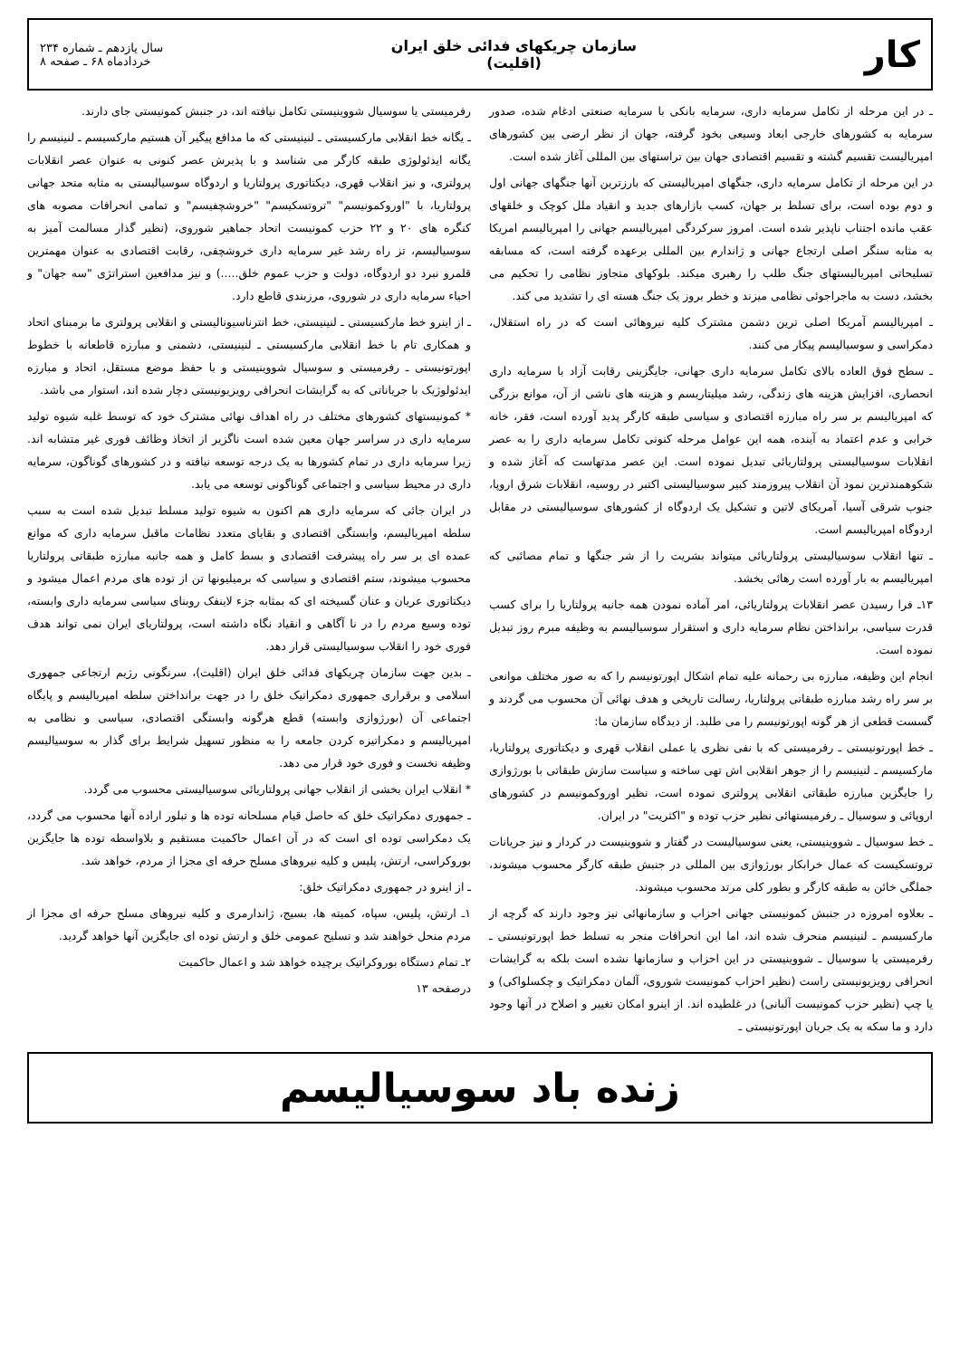کار
سازمان چریکهای فدائی خلق ایران
(اقلیت)
سال یازدهم ـ شماره ۲۳۴
خردادماه ۶۸ ـ صفحه ۸
ـ در این مرحله از تکامل سرمایه داری، سرمایه بانکی با سرمایه صنعتی ادغام شده، صدور سرمایه به کشورهای خارجی ابعاد وسیعی بخود گرفته، جهان از نظر ارضی بین کشورهای امپریالیست تقسیم گشته و تقسیم اقتصادی جهان بین تراستهای بین المللی آغاز شده است.
در این مرحله از تکامل سرمایه داری، جنگهای امپریالیستی که بارزترین آنها جنگهای جهانی اول و دوم بوده است، برای تسلط بر جهان، کسب بازارهای جدید و انقیاد ملل کوچک و خلقهای عقب مانده اجتناب ناپذیر شده است. امروز سرکردگی امپریالیسم جهانی را امپریالیسم امریکا به مثابه سنگر اصلی ارتجاع جهانی و ژاندارم بین المللی برعهده گرفته است، که مسابقه تسلیحاتی امپریالیستهای جنگ طلب را رهبری میکند. بلوکهای متجاوز نظامی را تحکیم می بخشد، دست به ماجراجوئی نظامی میزند و خطر بروز یک جنگ هسته ای را تشدید می کند.
ـ امپریالیسم آمریکا اصلی ترین دشمن مشترک کلیه نیروهائی است که در راه استقلال، دمکراسی و سوسیالیسم پیکار می کنند.
ـ سطح فوق العاده بالای تکامل سرمایه داری جهانی، جایگزینی رقابت آزاد با سرمایه داری انحصاری، افزایش هزینه های زندگی، رشد میلیتاریسم و هزینه های ناشی از آن، موانع بزرگی که امپریالیسم بر سر راه مبارزه اقتصادی و سیاسی طبقه کارگر پدید آورده است، فقر، خانه خرابی و عدم اعتماد به آینده، همه این عوامل مرحله کنونی تکامل سرمایه داری را به عصر انقلابات سوسیالیستی پرولتاریائی تبدیل نموده است. این عصر مدتهاست که آغاز شده و شکوهمندترین نمود آن انقلاب پیروزمند کبیر سوسیالیستی اکتبر در روسیه، انقلابات شرق اروپا، جنوب شرقی آسیا، آمریکای لاتین و تشکیل یک اردوگاه از کشورهای سوسیالیستی در مقابل اردوگاه امپریالیسم است.
ـ تنها انقلاب سوسیالیستی پرولتاریائی میتواند بشریت را از شر جنگها و تمام مصائبی که امپریالیسم به بار آورده است رهائی بخشد.
۱۳ـ فرا رسیدن عصر انقلابات پرولتاریائی، امر آماده نمودن همه جانبه پرولتاریا را برای کسب قدرت سیاسی، برانداختن نظام سرمایه داری و استقرار سوسیالیسم به وظیفه مبرم روز تبدیل نموده است.
انجام این وظیفه، مبارزه بی رحمانه علیه تمام اشکال اپورتونیسم را که به صور مختلف موانعی بر سر راه رشد مبارزه طبقاتی پرولتاریا، رسالت تاریخی و هدف نهائی آن محسوب می گردند و گسست قطعی از هر گونه اپورتونیسم را می طلبد. از دیدگاه سازمان ما:
ـ خط اپورتونیستی ـ رفرمیستی که با نفی نظری یا عملی انقلاب قهری و دیکتاتوری پرولتاریا، مارکسیسم ـ لنینیسم را از جوهر انقلابی اش تهی ساخته و سیاست سازش طبقاتی با بورژوازی را جایگزین مبارزه طبقاتی انقلابی پرولتری نموده است، نظیر اوروکمونیسم در کشورهای اروپائی و سوسیال ـ رفرمیستهائی نظیر حزب توده و "اکثریت" در ایران.
ـ خط سوسیال ـ شووینیستی، یعنی سوسیالیست در گفتار و شووینیست در کردار و نیز جریانات تروتسکیست که عمال خرابکار بورژوازی بین المللی در جنبش طبقه کارگر محسوب میشوند، جملگی خائن به طبقه کارگر و بطور کلی مرتد محسوب میشوند.
ـ بعلاوه امروزه در جنبش کمونیستی جهانی احزاب و سازمانهائی نیز وجود دارند که گرچه از مارکسیسم ـ لنینیسم منحرف شده اند، اما این انحرافات منجر به تسلط خط اپورتونیستی ـ رفرمیستی یا سوسیال ـ شووینیستی در این احزاب و سازمانها نشده است بلکه به گرایشات انحرافی رویزیونیستی راست (نظیر احزاب کمونیست شوروی، آلمان دمکراتیک و چکسلواکی) و یا چپ (نظیر حزب کمونیست آلبانی) در غلطیده اند. از اینرو امکان تغییر و اصلاح در آنها وجود دارد و ما سکه به یک جریان اپورتونیستی ـ
رفرمیستی یا سوسیال شووینیستی تکامل نیافته اند، در جنبش کمونیستی جای دارند.
ـ یگانه خط انقلابی مارکسیستی ـ لنینیستی که ما مدافع پیگیر آن هستیم مارکسیسم ـ لنینیسم را یگانه ایدئولوژی طبقه کارگر می شناسد و با پذیرش عصر کنونی به عنوان عصر انقلابات پرولتری، و نیز انقلاب قهری، دیکتاتوری پرولتاریا و اردوگاه سوسیالیستی به مثابه متحد جهانی پرولتاریا، با "اوروکمونیسم" "تروتسکیسم" "خروشچفیسم" و تمامی انحرافات مصوبه های کنگره های ۲۰ و ۲۲ حزب کمونیست اتحاد جماهیر شوروی، (نظیر گذار مسالمت آمیز به سوسیالیسم، تز راه رشد غیر سرمایه داری خروشچفی، رقابت اقتصادی به عنوان مهمترین قلمرو نبرد دو اردوگاه، دولت و حزب عموم خلق.....) و نیز مدافعین استراتژی "سه جهان" و احیاء سرمایه داری در شوروی، مرزبندی قاطع دارد.
ـ از اینرو خط مارکسیستی ـ لنینیستی، خط انترناسیونالیستی و انقلابی پرولتری ما برمبنای اتحاد و همکاری تام با خط انقلابی مارکسیستی ـ لنینیستی، دشمنی و مبارزه قاطعانه با خطوط اپورتونیستی ـ رفرمیستی و سوسیال شووینیستی و با حفظ موضع مستقل، اتحاد و مبارزه ایدئولوژیک با جریاناتی که به گرایشات انحرافی رویزیونیستی دچار شده اند، استوار می باشد.
* کمونیستهای کشورهای مختلف در راه اهداف نهائی مشترک خود که توسط غلبه شیوه تولید سرمایه داری در سراسر جهان معین شده است ناگزیر از اتخاذ وظائف فوری غیر متشابه اند. زیرا سرمایه داری در تمام کشورها به یک درجه توسعه نیافته و در کشورهای گوناگون، سرمایه داری در محیط سیاسی و اجتماعی گوناگونی توسعه می یابد.
در ایران جائی که سرمایه داری هم اکنون به شیوه تولید مسلط تبدیل شده است به سبب سلطه امپریالیسم، وابستگی اقتصادی و بقایای متعدد نظامات ماقبل سرمایه داری که موانع عمده ای بر سر راه پیشرفت اقتصادی و بسط کامل و همه جانبه مبارزه طبقاتی پرولتاریا محسوب میشوند، ستم اقتصادی و سیاسی که برمیلیونها تن از توده های مردم اعمال میشود و دیکتاتوری عریان و عنان گسیخته ای که بمثابه جزء لاینفک روبنای سیاسی سرمایه داری وابسته، توده وسیع مردم را در نا آگاهی و انقیاد نگاه داشته است، پرولتاریای ایران نمی تواند هدف فوری خود را انقلاب سوسیالیستی قرار دهد.
ـ بدین جهت سازمان چریکهای فدائی خلق ایران (اقلیت)، سرنگونی رژیم ارتجاعی جمهوری اسلامی و برقراری جمهوری دمکراتیک خلق را در جهت برانداختن سلطه امپریالیسم و پایگاه اجتماعی آن (بورژوازی وابسته) قطع هرگونه وابستگی اقتصادی، سیاسی و نظامی به امپریالیسم و دمکراتیزه کردن جامعه را به منظور تسهیل شرایط برای گذار به سوسیالیسم وظیفه نخست و فوری خود قرار می دهد.
* انقلاب ایران بخشی از انقلاب جهانی پرولتاریائی سوسیالیستی محسوب می گردد.
ـ جمهوری دمکراتیک خلق که حاصل قیام مسلحانه توده ها و تبلور اراده آنها محسوب می گردد، یک دمکراسی توده ای است که در آن اعمال حاکمیت مستقیم و بلاواسطه توده ها جایگزین بوروکراسی، ارتش، پلیس و کلیه نیروهای مسلح حرفه ای مجزا از مردم، خواهد شد.
ـ از اینرو در جمهوری دمکراتیک خلق:
۱ـ ارتش، پلیس، سپاه، کمیته ها، بسیج، ژاندارمری و کلیه نیروهای مسلح حرفه ای مجزا از مردم منحل خواهند شد و تسلیح عمومی خلق و ارتش توده ای جایگزین آنها خواهد گردید.
۲ـ تمام دستگاه بوروکراتیک برچیده خواهد شد و اعمال حاکمیت
درصفحه ۱۳
زنده باد سوسیالیسم